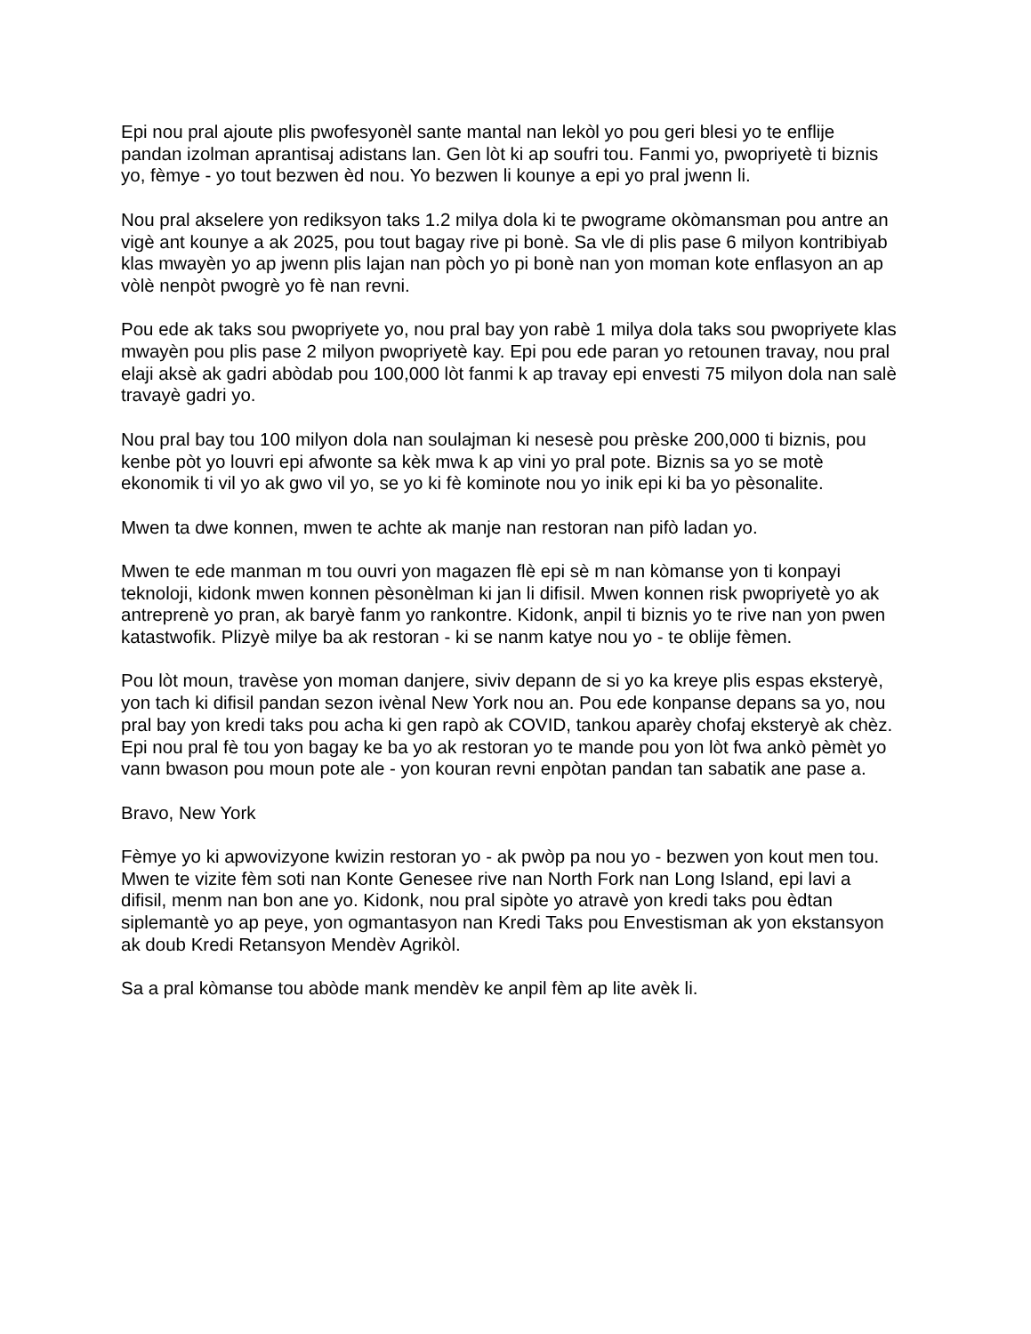Epi nou pral ajoute plis pwofesyonèl sante mantal nan lekòl yo pou geri blesi yo te enflije pandan izolman aprantisaj adistans lan. Gen lòt ki ap soufri tou. Fanmi yo, pwopriyetè ti biznis yo, fèmye - yo tout bezwen èd nou. Yo bezwen li kounye a epi yo pral jwenn li.
Nou pral akselere yon rediksyon taks 1.2 milya dola ki te pwograme okòmansman pou antre an vigè ant kounye a ak 2025, pou tout bagay rive pi bonè. Sa vle di plis pase 6 milyon kontribiyab klas mwayèn yo ap jwenn plis lajan nan pòch yo pi bonè nan yon moman kote enflasyon an ap vòlè nenpòt pwogrè yo fè nan revni.
Pou ede ak taks sou pwopriyete yo, nou pral bay yon rabè 1 milya dola taks sou pwopriyete klas mwayèn pou plis pase 2 milyon pwopriyetè kay. Epi pou ede paran yo retounen travay, nou pral elaji aksè ak gadri abòdab pou 100,000 lòt fanmi k ap travay epi envesti 75 milyon dola nan salè travayè gadri yo.
Nou pral bay tou 100 milyon dola nan soulajman ki nesesè pou prèske 200,000 ti biznis, pou kenbe pòt yo louvri epi afwonte sa kèk mwa k ap vini yo pral pote. Biznis sa yo se motè ekonomik ti vil yo ak gwo vil yo, se yo ki fè kominote nou yo inik epi ki ba yo pèsonalite.
Mwen ta dwe konnen, mwen te achte ak manje nan restoran nan pifò ladan yo.
Mwen te ede manman m tou ouvri yon magazen flè epi sè m nan kòmanse yon ti konpayi teknoloji, kidonk mwen konnen pèsonèlman ki jan li difisil. Mwen konnen risk pwopriyetè yo ak antreprenè yo pran, ak baryè fanm yo rankontre. Kidonk, anpil ti biznis yo te rive nan yon pwen katastwofik. Plizyè milye ba ak restoran - ki se nanm katye nou yo - te oblije fèmen.
Pou lòt moun, travèse yon moman danjere, siviv depann de si yo ka kreye plis espas eksteryè, yon tach ki difisil pandan sezon ivènal New York nou an. Pou ede konpanse depans sa yo, nou pral bay yon kredi taks pou acha ki gen rapò ak COVID, tankou aparèy chofaj eksteryè ak chèz. Epi nou pral fè tou yon bagay ke ba yo ak restoran yo te mande pou yon lòt fwa ankò pèmèt yo vann bwason pou moun pote ale - yon kouran revni enpòtan pandan tan sabatik ane pase a.
Bravo, New York
Fèmye yo ki apwovizyone kwizin restoran yo - ak pwòp pa nou yo - bezwen yon kout men tou. Mwen te vizite fèm soti nan Konte Genesee rive nan North Fork nan Long Island, epi lavi a difisil, menm nan bon ane yo. Kidonk, nou pral sipòte yo atravè yon kredi taks pou èdtan siplemantè yo ap peye, yon ogmantasyon nan Kredi Taks pou Envestisman ak yon ekstansyon ak doub Kredi Retansyon Mendèv Agrikòl.
Sa a pral kòmanse tou abòde mank mendèv ke anpil fèm ap lite avèk li.